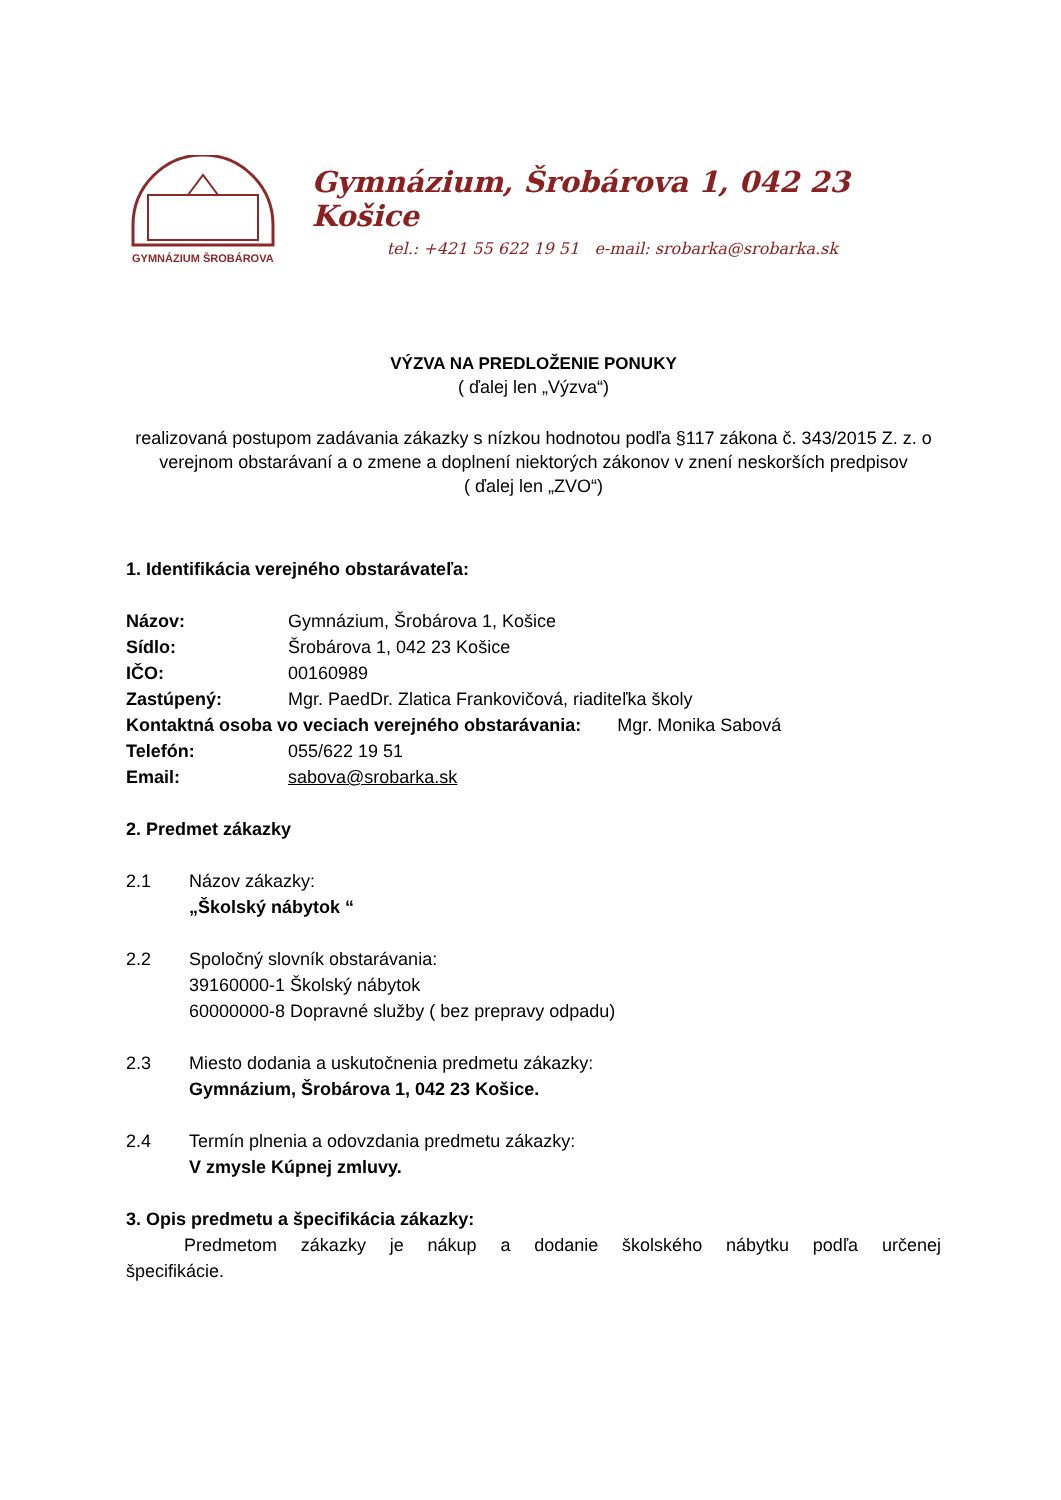GYMNÁZIUM ŠROBÁROVA
Gymnázium, Šrobárova 1, 042 23 Košice
tel.: +421 55 622 19 51 e-mail: srobarka@srobarka.sk
VÝZVA NA PREDLOŽENIE PONUKY
( ďalej len „Výzva“)
realizovaná postupom zadávania zákazky s nízkou hodnotou podľa §117 zákona č. 343/2015 Z. z. o verejnom obstarávaní a o zmene a doplnení niektorých zákonov v znení neskorších predpisov
( ďalej len „ZVO“)
1. Identifikácia verejného obstarávateľa:
Názov: Gymnázium, Šrobárova 1, Košice
Sídlo: Šrobárova 1, 042 23 Košice
IČO: 00160989
Zastúpený: Mgr. PaedDr. Zlatica Frankovičová, riaditeľka školy
Kontaktná osoba vo veciach verejného obstarávania: Mgr. Monika Sabová
Telefón: 055/622 19 51
Email: sabova@srobarka.sk
2. Predmet zákazky
2.1 Názov zákazky:
„Školský nábytok “
2.2 Spoločný slovník obstarávania:
39160000-1 Školský nábytok
60000000-8 Dopravné služby ( bez prepravy odpadu)
2.3 Miesto dodania a uskutočnenia predmetu zákazky:
Gymnázium, Šrobárova 1, 042 23 Košice.
2.4 Termín plnenia a odovzdania predmetu zákazky:
V zmysle Kúpnej zmluvy.
3. Opis predmetu a špecifikácia zákazky:
Predmetom zákazky je nákup a dodanie školského nábytku podľa určenej špecifikácie.